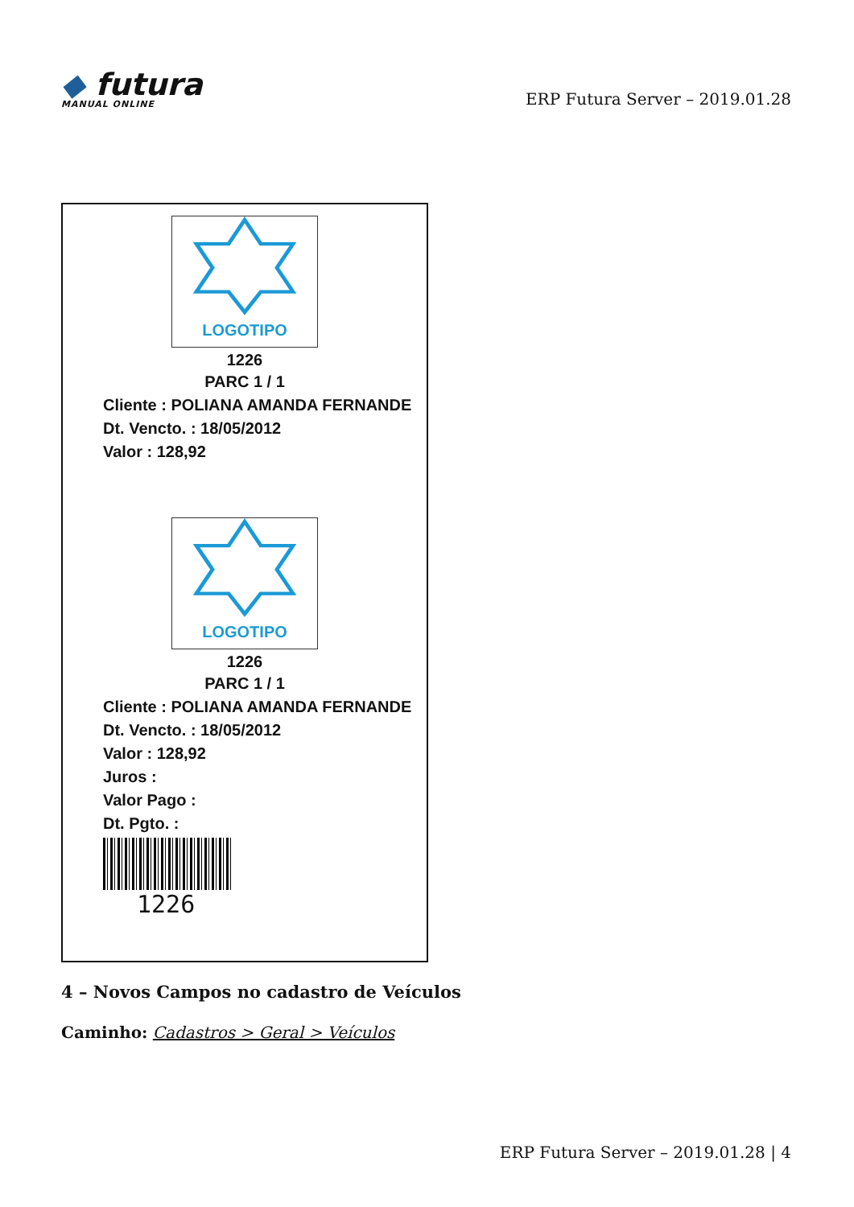◆ futura
MANUAL ONLINE
ERP Futura Server – 2019.01.28
LOGOTIPO
1226
PARC 1 / 1
Cliente : POLIANA AMANDA FERNANDE
Dt. Vencto. : 18/05/2012
Valor : 128,92
LOGOTIPO
1226
PARC 1 / 1
Cliente : POLIANA AMANDA FERNANDE
Dt. Vencto. : 18/05/2012
Valor : 128,92
Juros :
Valor Pago :
Dt. Pgto. :
1226
4 – Novos Campos no cadastro de Veículos
Caminho: Cadastros > Geral > Veículos
ERP Futura Server – 2019.01.28 | 4